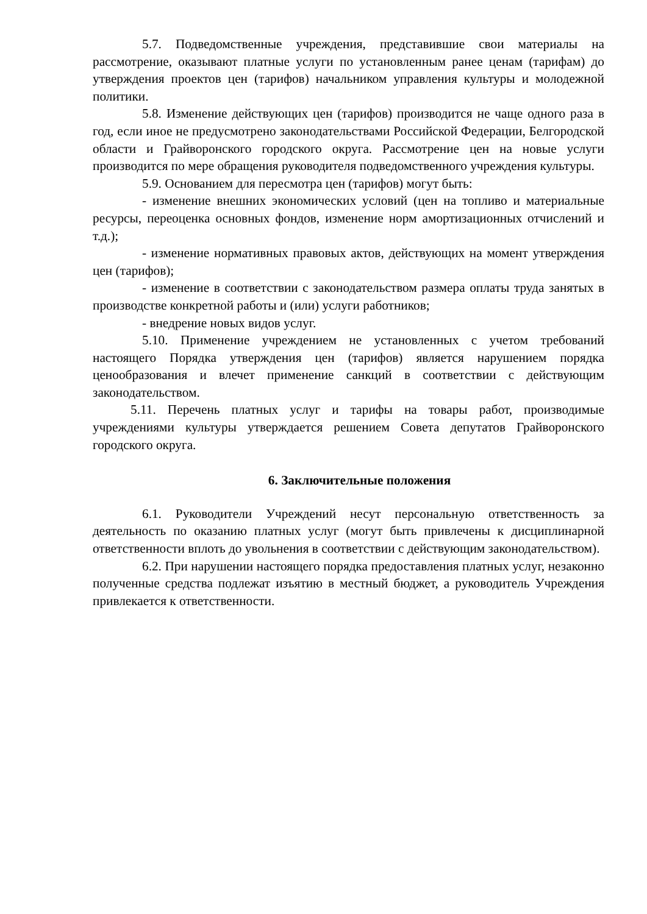5.7. Подведомственные учреждения, представившие свои материалы на рассмотрение, оказывают платные услуги по установленным ранее ценам (тарифам) до утверждения проектов цен (тарифов) начальником управления культуры и молодежной политики.
5.8. Изменение действующих цен (тарифов) производится не чаще одного раза в год, если иное не предусмотрено законодательствами Российской Федерации, Белгородской области и Грайворонского городского округа. Рассмотрение цен на новые услуги производится по мере обращения руководителя подведомственного учреждения культуры.
5.9. Основанием для пересмотра цен (тарифов) могут быть:
- изменение внешних экономических условий (цен на топливо и материальные ресурсы, переоценка основных фондов, изменение норм амортизационных отчислений и т.д.);
- изменение нормативных правовых актов, действующих на момент утверждения цен (тарифов);
- изменение в соответствии с законодательством размера оплаты труда занятых в производстве конкретной работы и (или) услуги работников;
- внедрение новых видов услуг.
5.10. Применение учреждением не установленных с учетом требований настоящего Порядка утверждения цен (тарифов) является нарушением порядка ценообразования и влечет применение санкций в соответствии с действующим законодательством.
5.11. Перечень платных услуг и тарифы на товары работ, производимые учреждениями культуры утверждается решением Совета депутатов Грайворонского городского округа.
6. Заключительные положения
6.1. Руководители Учреждений несут персональную ответственность за деятельность по оказанию платных услуг (могут быть привлечены к дисциплинарной ответственности вплоть до увольнения в соответствии с действующим законодательством).
6.2. При нарушении настоящего порядка предоставления платных услуг, незаконно полученные средства подлежат изъятию в местный бюджет, а руководитель Учреждения привлекается к ответственности.